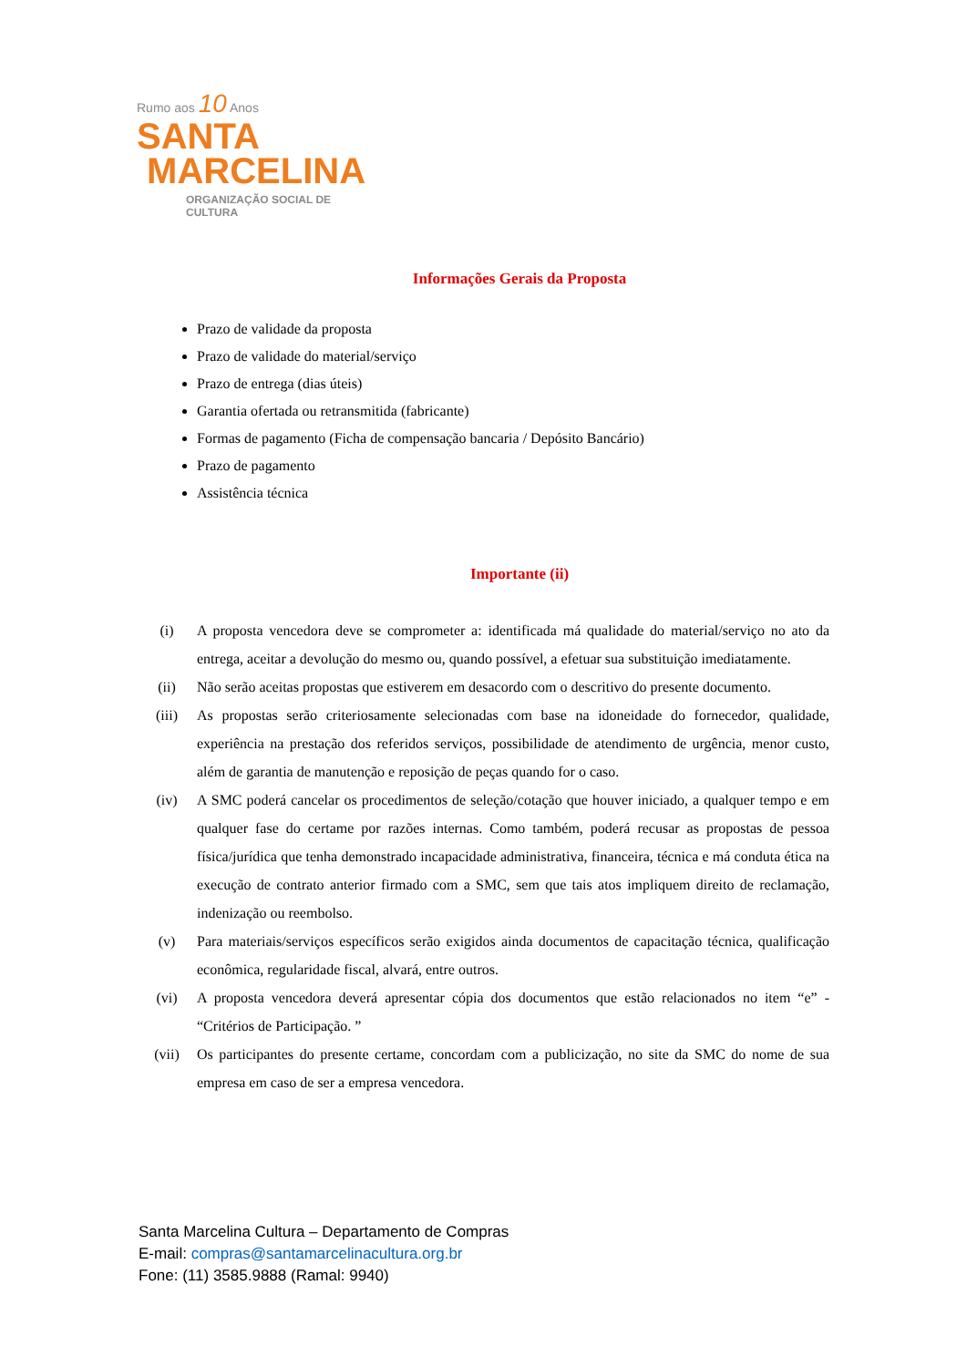Rumo aos 10 Anos
SANTA
MARCELINA
ORGANIZAÇÃO SOCIAL DE CULTURA
Informações Gerais da Proposta
Prazo de validade da proposta
Prazo de validade do material/serviço
Prazo de entrega (dias úteis)
Garantia ofertada ou retransmitida (fabricante)
Formas de pagamento (Ficha de compensação bancaria / Depósito Bancário)
Prazo de pagamento
Assistência técnica
Importante (ii)
(i) A proposta vencedora deve se comprometer a: identificada má qualidade do material/serviço no ato da entrega, aceitar a devolução do mesmo ou, quando possível, a efetuar sua substituição imediatamente.
(ii) Não serão aceitas propostas que estiverem em desacordo com o descritivo do presente documento.
(iii) As propostas serão criteriosamente selecionadas com base na idoneidade do fornecedor, qualidade, experiência na prestação dos referidos serviços, possibilidade de atendimento de urgência, menor custo, além de garantia de manutenção e reposição de peças quando for o caso.
(iv) A SMC poderá cancelar os procedimentos de seleção/cotação que houver iniciado, a qualquer tempo e em qualquer fase do certame por razões internas. Como também, poderá recusar as propostas de pessoa física/jurídica que tenha demonstrado incapacidade administrativa, financeira, técnica e má conduta ética na execução de contrato anterior firmado com a SMC, sem que tais atos impliquem direito de reclamação, indenização ou reembolso.
(v) Para materiais/serviços específicos serão exigidos ainda documentos de capacitação técnica, qualificação econômica, regularidade fiscal, alvará, entre outros.
(vi) A proposta vencedora deverá apresentar cópia dos documentos que estão relacionados no item “e” - “Critérios de Participação. ”
(vii) Os participantes do presente certame, concordam com a publicização, no site da SMC do nome de sua empresa em caso de ser a empresa vencedora.
Santa Marcelina Cultura – Departamento de Compras
E-mail: compras@santamarcelinacultura.org.br
Fone: (11) 3585.9888 (Ramal: 9940)